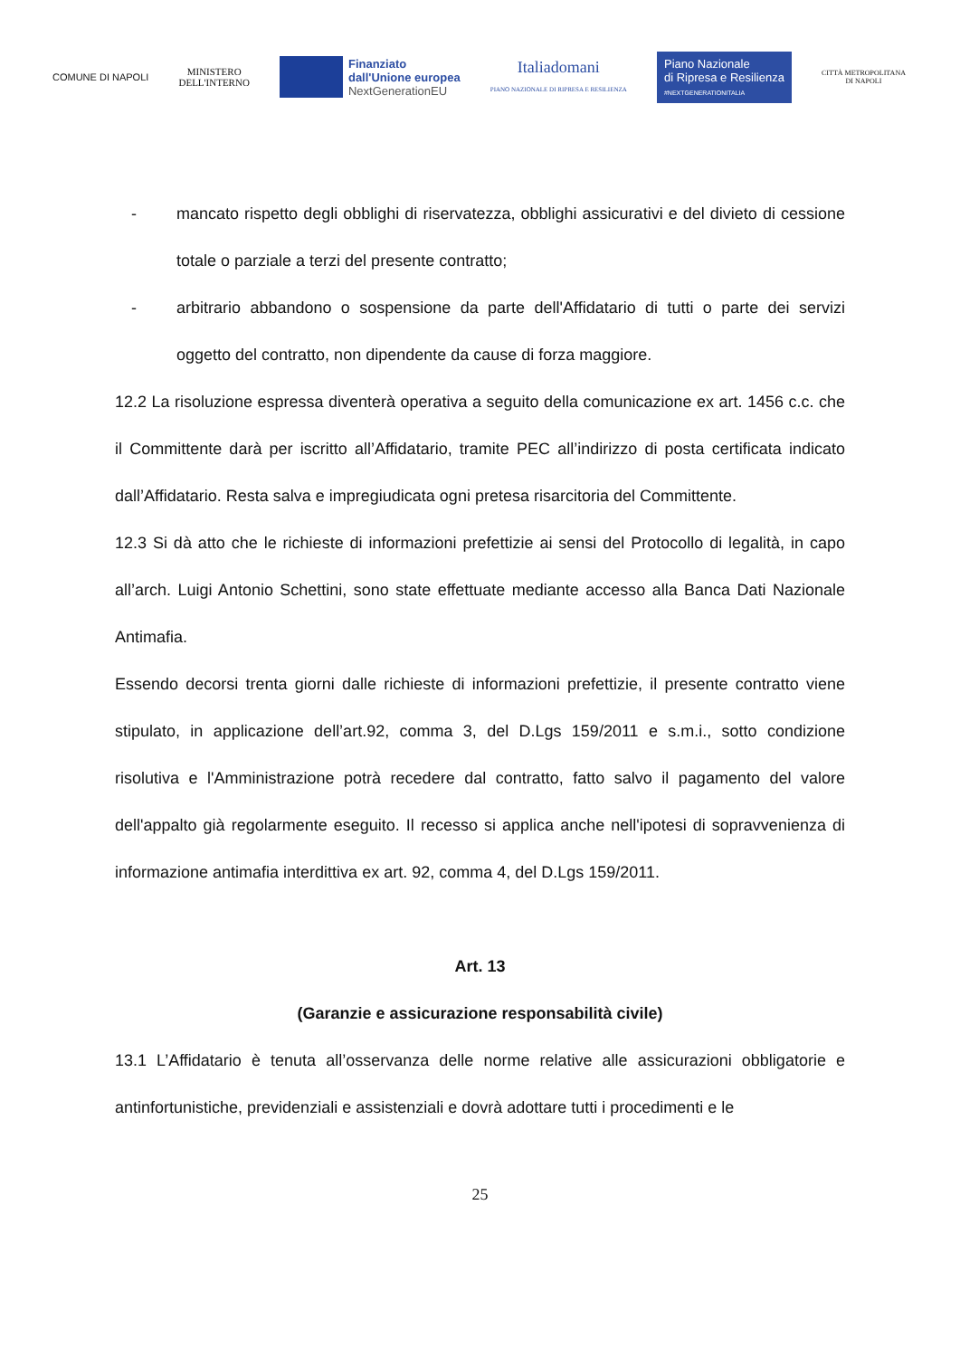COMUNE DI NAPOLI
MINISTERO
DELL'INTERNO
Finanziato
dall'Unione europea
NextGenerationEU
Italiadomani
PIANO NAZIONALE DI RIPRESA E RESILIENZA
Piano Nazionale
di Ripresa e Resilienza
#NEXTGENERATIONITALIA
CITTÀ METROPOLITANA
DI NAPOLI
- mancato rispetto degli obblighi di riservatezza, obblighi assicurativi e del divieto di cessione totale o parziale a terzi del presente contratto;
- arbitrario abbandono o sospensione da parte dell'Affidatario di tutti o parte dei servizi oggetto del contratto, non dipendente da cause di forza maggiore.
12.2 La risoluzione espressa diventerà operativa a seguito della comunicazione ex art. 1456 c.c. che il Committente darà per iscritto all’Affidatario, tramite PEC all’indirizzo di posta certificata indicato dall’Affidatario. Resta salva e impregiudicata ogni pretesa risarcitoria del Committente.
12.3 Si dà atto che le richieste di informazioni prefettizie ai sensi del Protocollo di legalità, in capo all’arch. Luigi Antonio Schettini, sono state effettuate mediante accesso alla Banca Dati Nazionale Antimafia.
Essendo decorsi trenta giorni dalle richieste di informazioni prefettizie, il presente contratto viene stipulato, in applicazione dell’art.92, comma 3, del D.Lgs 159/2011 e s.m.i., sotto condizione risolutiva e l'Amministrazione potrà recedere dal contratto, fatto salvo il pagamento del valore dell'appalto già regolarmente eseguito. Il recesso si applica anche nell'ipotesi di sopravvenienza di informazione antimafia interdittiva ex art. 92, comma 4, del D.Lgs 159/2011.
Art. 13
(Garanzie e assicurazione responsabilità civile)
13.1 L’Affidatario è tenuta all’osservanza delle norme relative alle assicurazioni obbligatorie e antinfortunistiche, previdenziali e assistenziali e dovrà adottare tutti i procedimenti e le
25